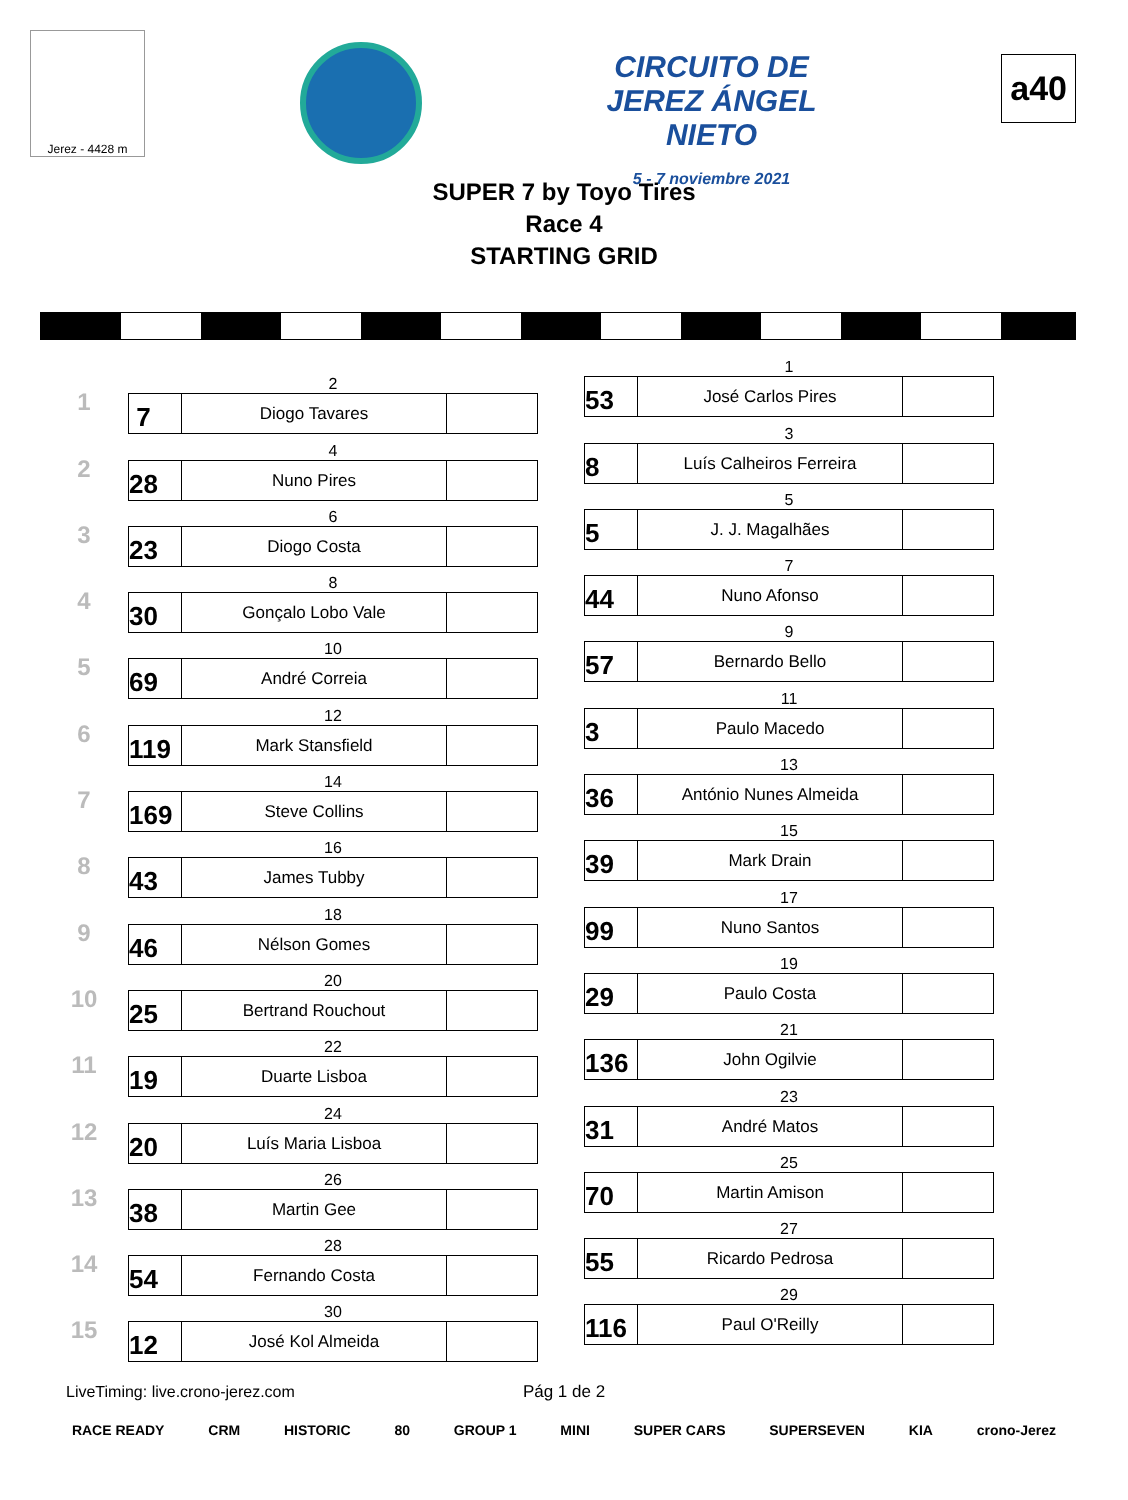Jerez - 4428 m
CIRCUITO DE JEREZ ÁNGEL NIETO
5 - 7 noviembre 2021
a40
SUPER 7 by Toyo Tires
Race 4
STARTING GRID
1
2
7
Diogo Tavares
2
4
28
Nuno Pires
3
6
23
Diogo Costa
4
8
30
Gonçalo Lobo Vale
5
10
69
André Correia
6
12
119
Mark Stansfield
7
14
169
Steve Collins
8
16
43
James Tubby
9
18
46
Nélson Gomes
10
20
25
Bertrand Rouchout
11
22
19
Duarte Lisboa
12
24
20
Luís Maria Lisboa
13
26
38
Martin Gee
14
28
54
Fernando Costa
15
30
12
José Kol Almeida
1
53
José Carlos Pires
3
8
Luís Calheiros Ferreira
5
5
J. J. Magalhães
7
44
Nuno Afonso
9
57
Bernardo Bello
11
3
Paulo Macedo
13
36
António Nunes Almeida
15
39
Mark Drain
17
99
Nuno Santos
19
29
Paulo Costa
21
136
John Ogilvie
23
31
André Matos
25
70
Martin Amison
27
55
Ricardo Pedrosa
29
116
Paul O'Reilly
Pág 1 de 2
LiveTiming: live.crono-jerez.com
RACE READY CRM HISTORIC 80 GROUP 1 MINI SUPER CARS SUPERSEVEN KIA crono-Jerez